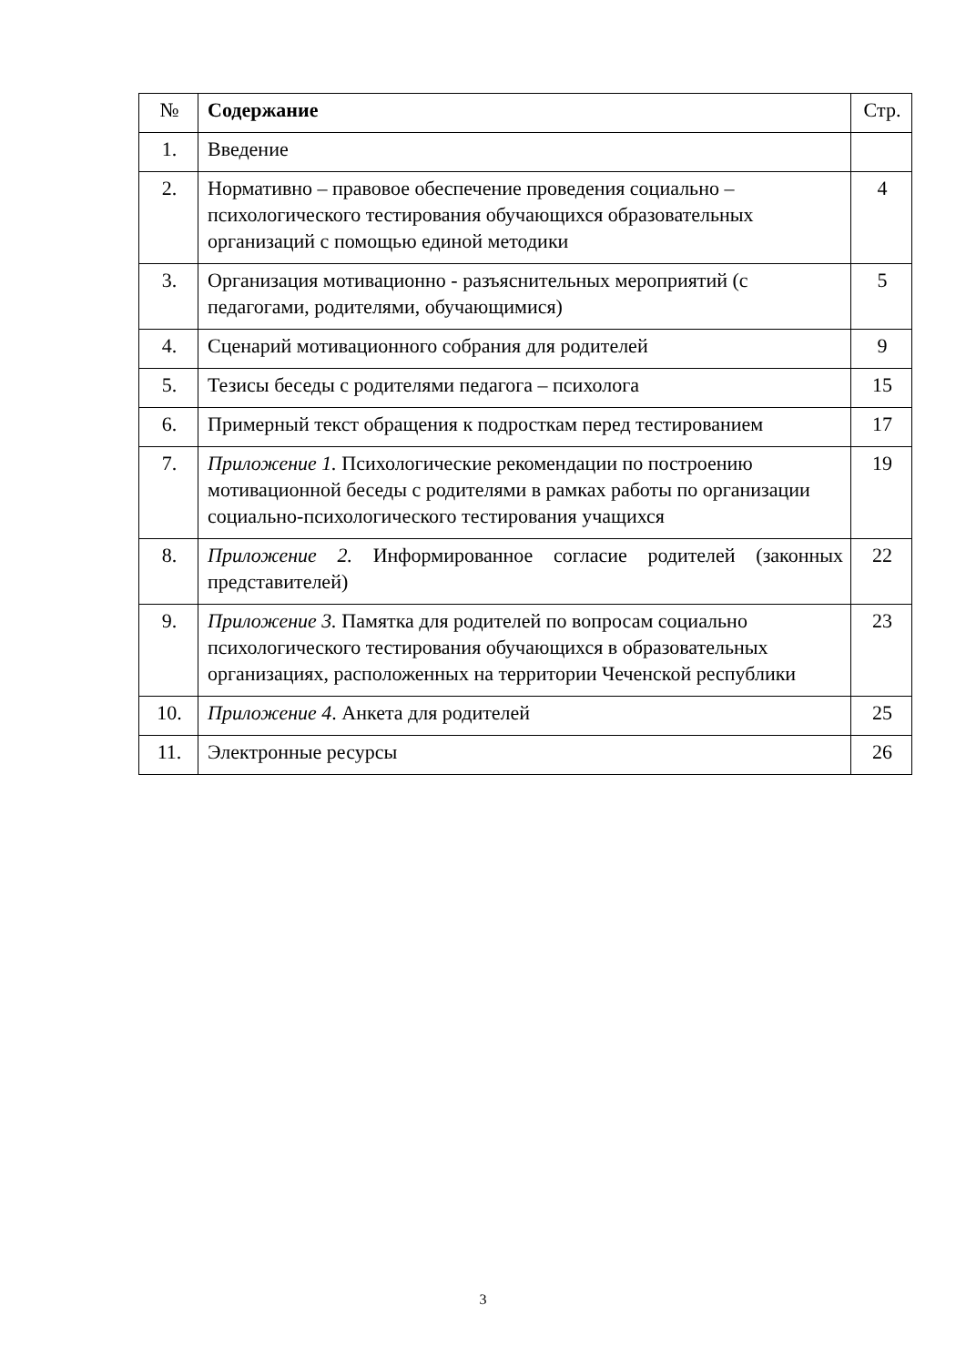| № | Содержание | Стр. |
| --- | --- | --- |
| 1. | Введение | |
| 2. | Нормативно – правовое обеспечение проведения социально – психологического тестирования обучающихся образовательных организаций с помощью единой методики | 4 |
| 3. | Организация мотивационно - разъяснительных мероприятий (с педагогами, родителями, обучающимися) | 5 |
| 4. | Сценарий мотивационного собрания для родителей | 9 |
| 5. | Тезисы беседы с родителями педагога – психолога | 15 |
| 6. | Примерный текст обращения к подросткам перед тестированием | 17 |
| 7. | Приложение 1. Психологические рекомендации по построению мотивационной беседы с родителями в рамках работы по организации социально-психологического тестирования учащихся | 19 |
| 8. | Приложение 2. Информированное согласие родителей (законных представителей) | 22 |
| 9. | Приложение 3. Памятка для родителей по вопросам социально психологического тестирования обучающихся в образовательных организациях, расположенных на территории Чеченской республики | 23 |
| 10. | Приложение 4 . Анкета для родителей | 25 |
| 11. | Электронные ресурсы | 26 |
3